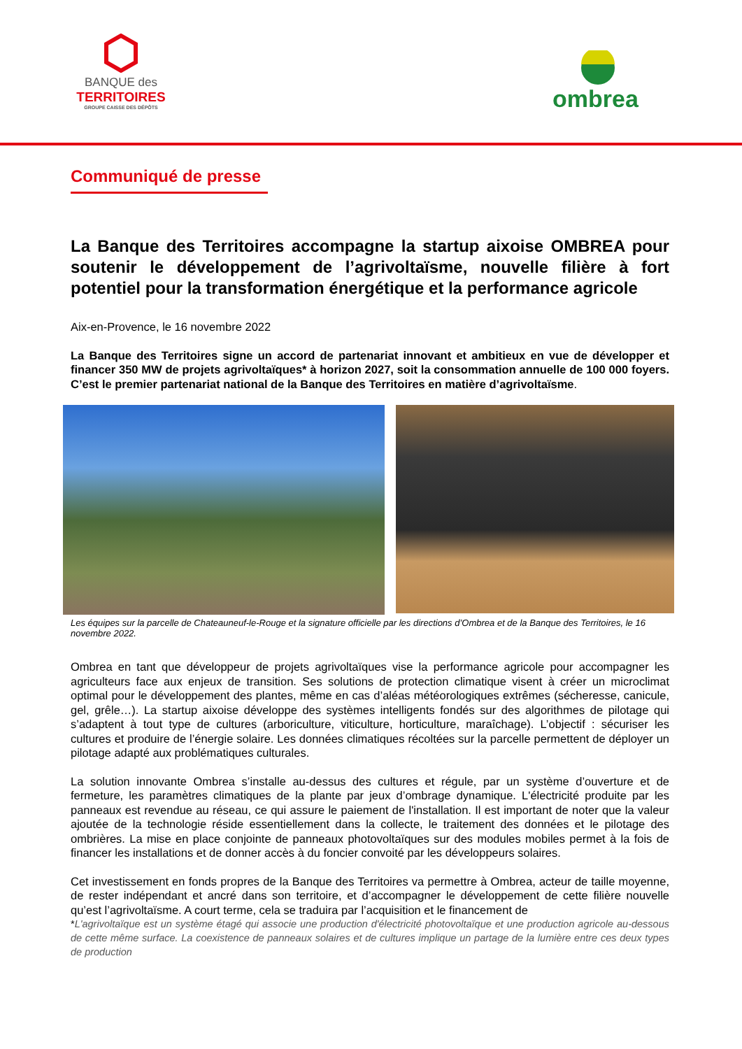BANQUE des
TERRITOIRES
GROUPE CAISSE DES DÉPÔTS
ombrea
Communiqué de presse
La Banque des Territoires accompagne la startup aixoise OMBREA pour soutenir le développement de l’agrivoltaïsme, nouvelle filière à fort potentiel pour la transformation énergétique et la performance agricole
Aix-en-Provence, le 16 novembre 2022
La Banque des Territoires signe un accord de partenariat innovant et ambitieux en vue de développer et financer 350 MW de projets agrivoltaïques* à horizon 2027, soit la consommation annuelle de 100 000 foyers. C’est le premier partenariat national de la Banque des Territoires en matière d’agrivoltaïsme.
Les équipes sur la parcelle de Chateauneuf-le-Rouge et la signature officielle par les directions d’Ombrea et de la Banque des Territoires, le 16 novembre 2022.
Ombrea en tant que développeur de projets agrivoltaïques vise la performance agricole pour accompagner les agriculteurs face aux enjeux de transition. Ses solutions de protection climatique visent à créer un microclimat optimal pour le développement des plantes, même en cas d’aléas météorologiques extrêmes (sécheresse, canicule, gel, grêle…). La startup aixoise développe des systèmes intelligents fondés sur des algorithmes de pilotage qui s’adaptent à tout type de cultures (arboriculture, viticulture, horticulture, maraîchage). L’objectif : sécuriser les cultures et produire de l’énergie solaire. Les données climatiques récoltées sur la parcelle permettent de déployer un pilotage adapté aux problématiques culturales.
La solution innovante Ombrea s’installe au-dessus des cultures et régule, par un système d’ouverture et de fermeture, les paramètres climatiques de la plante par jeux d’ombrage dynamique. L'électricité produite par les panneaux est revendue au réseau, ce qui assure le paiement de l'installation. Il est important de noter que la valeur ajoutée de la technologie réside essentiellement dans la collecte, le traitement des données et le pilotage des ombrières. La mise en place conjointe de panneaux photovoltaïques sur des modules mobiles permet à la fois de financer les installations et de donner accès à du foncier convoité par les développeurs solaires.
Cet investissement en fonds propres de la Banque des Territoires va permettre à Ombrea, acteur de taille moyenne, de rester indépendant et ancré dans son territoire, et d’accompagner le développement de cette filière nouvelle qu’est l’agrivoltaïsme. A court terme, cela se traduira par l’acquisition et le financement de
*L'agrivoltaïque est un système étagé qui associe une production d'électricité photovoltaïque et une production agricole au-dessous de cette même surface. La coexistence de panneaux solaires et de cultures implique un partage de la lumière entre ces deux types de production